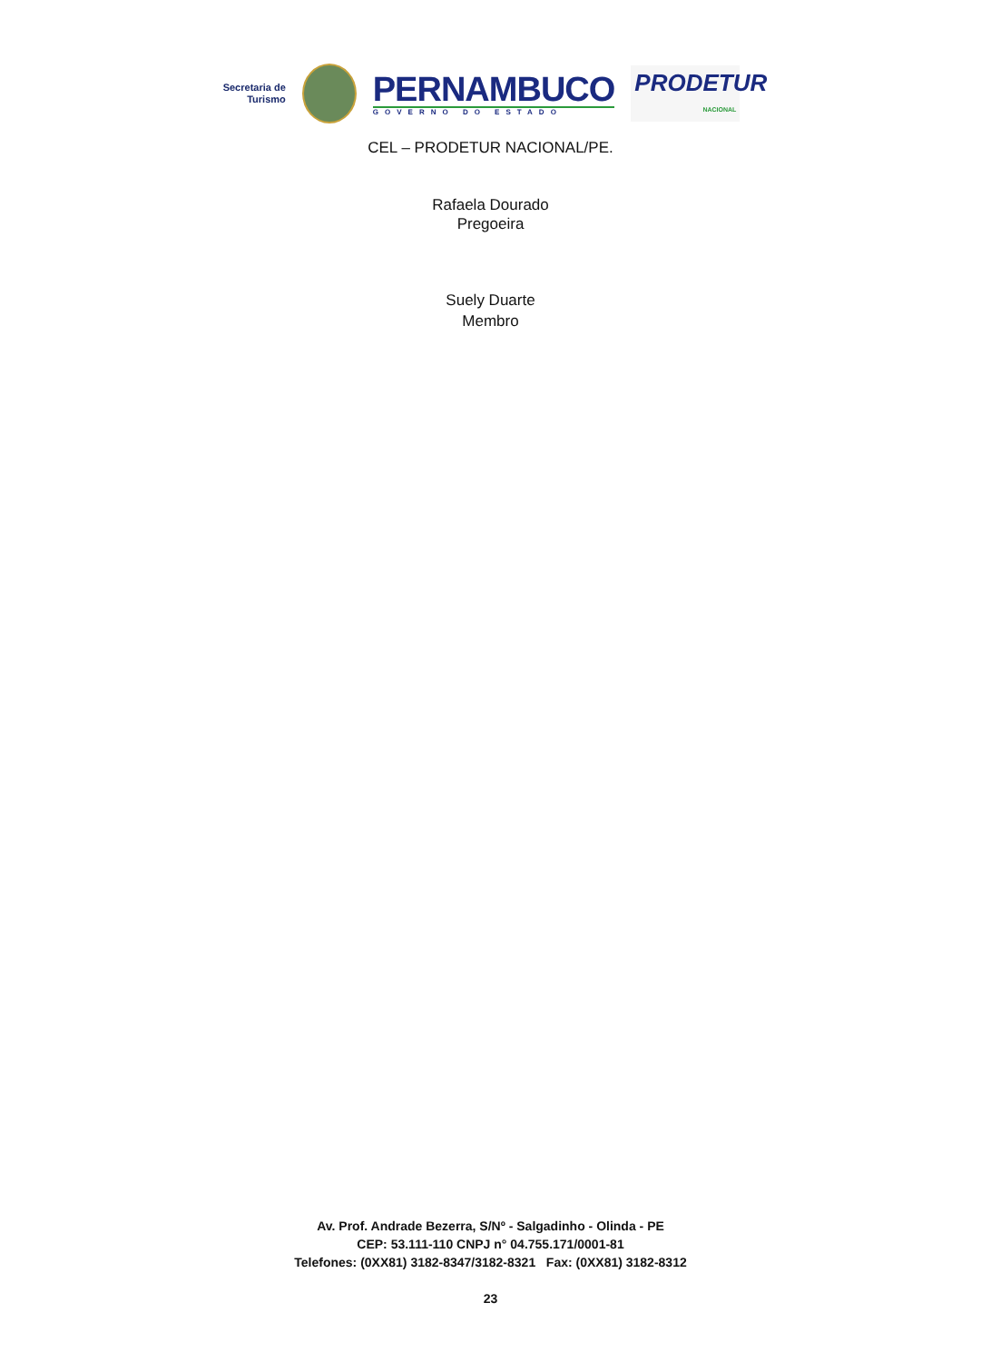Secretaria de
Turismo
PERNAMBUCO
GOVERNO DO ESTADO
PRODETUR
NACIONAL
CEL – PRODETUR NACIONAL/PE.
Rafaela Dourado
Pregoeira
Suely Duarte
Membro
Av. Prof. Andrade Bezerra, S/Nº - Salgadinho - Olinda - PE
CEP: 53.111-110 CNPJ n° 04.755.171/0001-81
Telefones: (0XX81) 3182-8347/3182-8321 Fax: (0XX81) 3182-8312
23